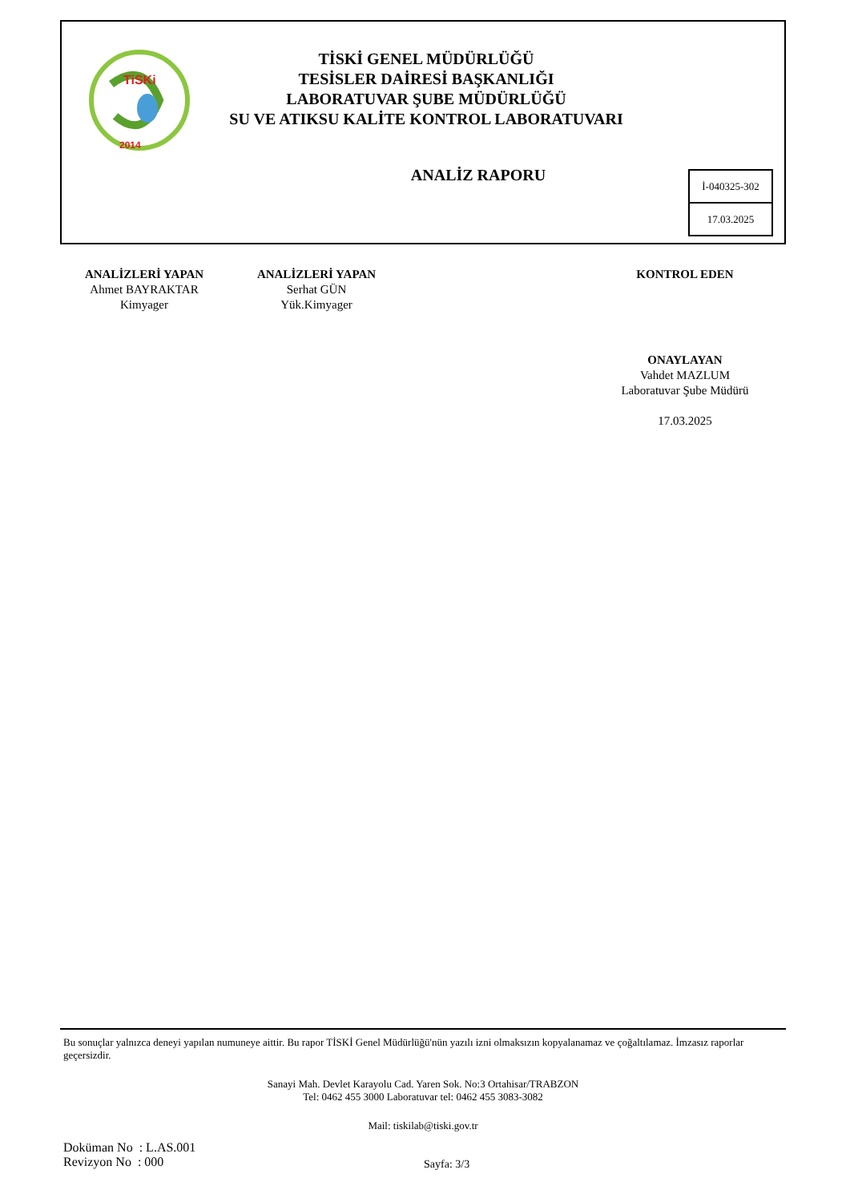TiSKi
2014
TİSKİ GENEL MÜDÜRLÜĞÜ
TESİSLER DAİRESİ BAŞKANLIĞI
LABORATUVAR ŞUBE MÜDÜRLÜĞÜ
SU VE ATIKSU KALİTE KONTROL LABORATUVARI
ANALİZ RAPORU
İ-040325-302
17.03.2025
ANALİZLERİ YAPAN
Ahmet BAYRAKTAR
Kimyager
ANALİZLERİ YAPAN
Serhat GÜN
Yük.Kimyager
KONTROL EDEN
ONAYLAYAN
Vahdet MAZLUM
Laboratuvar Şube Müdürü
17.03.2025
Bu sonuçlar yalnızca deneyi yapılan numuneye aittir. Bu rapor TİSKİ Genel Müdürlüğü'nün yazılı izni olmaksızın kopyalanamaz ve çoğaltılamaz. İmzasız raporlar geçersizdir.
Sanayi Mah. Devlet Karayolu Cad. Yaren Sok. No:3 Ortahisar/TRABZON
Tel: 0462 455 3000 Laboratuvar tel: 0462 455 3083-3082
Mail: tiskilab@tiski.gov.tr
Doküman No : L.AS.001
Revizyon No : 000
Sayfa: 3/3